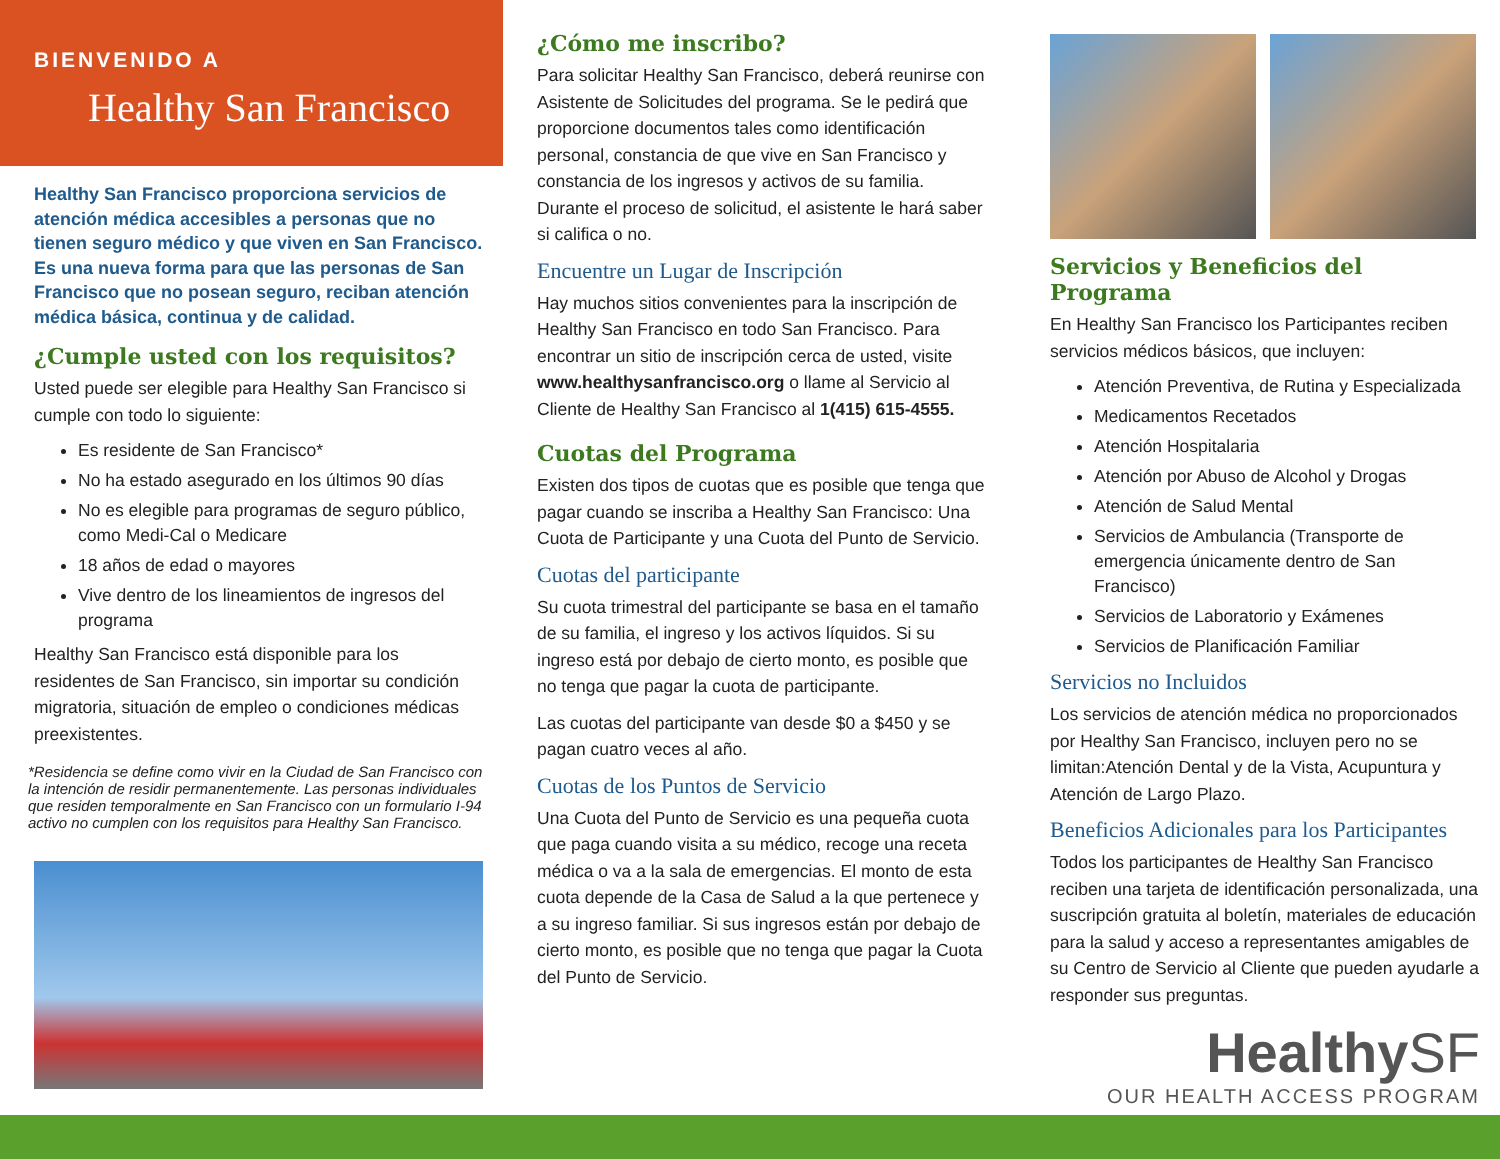BIENVENIDO A
Healthy San Francisco
Healthy San Francisco proporciona servicios de atención médica accesibles a personas que no tienen seguro médico y que viven en San Francisco. Es una nueva forma para que las personas de San Francisco que no posean seguro, reciban atención médica básica, continua y de calidad.
¿Cumple usted con los requisitos?
Usted puede ser elegible para Healthy San Francisco si cumple con todo lo siguiente:
Es residente de San Francisco*
No ha estado asegurado en los últimos 90 días
No es elegible para programas de seguro público, como Medi-Cal o Medicare
18 años de edad o mayores
Vive dentro de los lineamientos de ingresos del programa
Healthy San Francisco está disponible para los residentes de San Francisco, sin importar su condición migratoria, situación de empleo o condiciones médicas preexistentes.
*Residencia se define como vivir en la Ciudad de San Francisco con la intención de residir permanentemente. Las personas individuales que residen temporalmente en San Francisco con un formulario I-94 activo no cumplen con los requisitos para Healthy San Francisco.
¿Cómo me inscribo?
Para solicitar Healthy San Francisco, deberá reunirse con Asistente de Solicitudes del programa. Se le pedirá que proporcione documentos tales como identificación personal, constancia de que vive en San Francisco y constancia de los ingresos y activos de su familia. Durante el proceso de solicitud, el asistente le hará saber si califica o no.
Encuentre un Lugar de Inscripción
Hay muchos sitios convenientes para la inscripción de Healthy San Francisco en todo San Francisco. Para encontrar un sitio de inscripción cerca de usted, visite www.healthysanfrancisco.org o llame al Servicio al Cliente de Healthy San Francisco al 1(415) 615-4555.
Cuotas del Programa
Existen dos tipos de cuotas que es posible que tenga que pagar cuando se inscriba a Healthy San Francisco: Una Cuota de Participante y una Cuota del Punto de Servicio.
Cuotas del participante
Su cuota trimestral del participante se basa en el tamaño de su familia, el ingreso y los activos líquidos. Si su ingreso está por debajo de cierto monto, es posible que no tenga que pagar la cuota de participante.
Las cuotas del participante van desde $0 a $450 y se pagan cuatro veces al año.
Cuotas de los Puntos de Servicio
Una Cuota del Punto de Servicio es una pequeña cuota que paga cuando visita a su médico, recoge una receta médica o va a la sala de emergencias. El monto de esta cuota depende de la Casa de Salud a la que pertenece y a su ingreso familiar. Si sus ingresos están por debajo de cierto monto, es posible que no tenga que pagar la Cuota del Punto de Servicio.
Servicios y Beneficios del Programa
En Healthy San Francisco los Participantes reciben servicios médicos básicos, que incluyen:
Atención Preventiva, de Rutina y Especializada
Medicamentos Recetados
Atención Hospitalaria
Atención por Abuso de Alcohol y Drogas
Atención de Salud Mental
Servicios de Ambulancia (Transporte de emergencia únicamente dentro de San Francisco)
Servicios de Laboratorio y Exámenes
Servicios de Planificación Familiar
Servicios no Incluidos
Los servicios de atención médica no proporcionados por Healthy San Francisco, incluyen pero no se limitan:Atención Dental y de la Vista, Acupuntura y Atención de Largo Plazo.
Beneficios Adicionales para los Participantes
Todos los participantes de Healthy San Francisco reciben una tarjeta de identificación personalizada, una suscripción gratuita al boletín, materiales de educación para la salud y acceso a representantes amigables de su Centro de Servicio al Cliente que pueden ayudarle a responder sus preguntas.
HealthySF
OUR HEALTH ACCESS PROGRAM